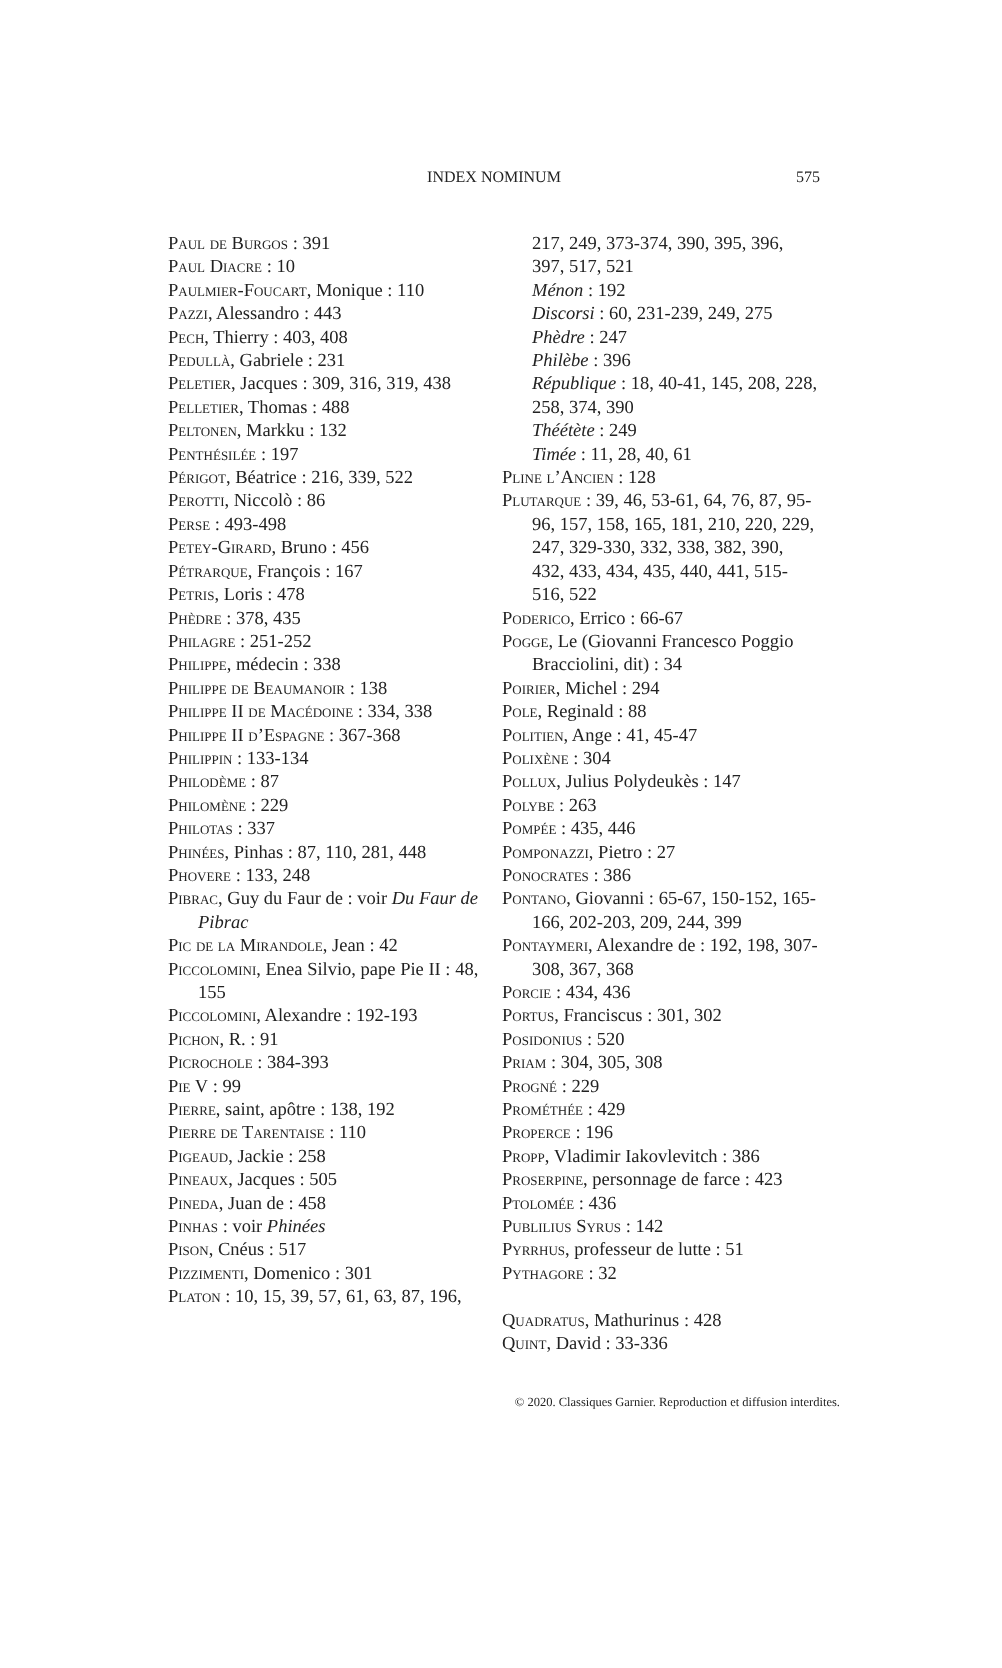INDEX NOMINUM
575
Paul de Burgos : 391
Paul Diacre : 10
Paulmier-Foucart, Monique : 110
Pazzi, Alessandro : 443
Pech, Thierry : 403, 408
Pedullà, Gabriele : 231
Peletier, Jacques : 309, 316, 319, 438
Pelletier, Thomas : 488
Peltonen, Markku : 132
Penthésilée : 197
Périgot, Béatrice : 216, 339, 522
Perotti, Niccolò : 86
Perse : 493-498
Petey-Girard, Bruno : 456
Pétrarque, François : 167
Petris, Loris : 478
Phèdre : 378, 435
Philagre : 251-252
Philippe, médecin : 338
Philippe de Beaumanoir : 138
Philippe II de Macédoine : 334, 338
Philippe II d’Espagne : 367-368
Philippin : 133-134
Philodème : 87
Philomène : 229
Philotas : 337
Phinées, Pinhas : 87, 110, 281, 448
Phovere : 133, 248
Pibrac, Guy du Faur de : voir Du Faur de Pibrac
Pic de la Mirandole, Jean : 42
Piccolomini, Enea Silvio, pape Pie II : 48, 155
Piccolomini, Alexandre : 192-193
Pichon, R. : 91
Picrochole : 384-393
Pie V : 99
Pierre, saint, apôtre : 138, 192
Pierre de Tarentaise : 110
Pigeaud, Jackie : 258
Pineaux, Jacques : 505
Pineda, Juan de : 458
Pinhas : voir Phinées
Pison, Cnéus : 517
Pizzimenti, Domenico : 301
Platon : 10, 15, 39, 57, 61, 63, 87, 196,
217, 249, 373-374, 390, 395, 396, 397, 517, 521
Ménon : 192
Discorsi : 60, 231-239, 249, 275
Phèdre : 247
Philèbe : 396
République : 18, 40-41, 145, 208, 228, 258, 374, 390
Théétète : 249
Timée : 11, 28, 40, 61
Pline l’Ancien : 128
Plutarque : 39, 46, 53-61, 64, 76, 87, 95-96, 157, 158, 165, 181, 210, 220, 229, 247, 329-330, 332, 338, 382, 390, 432, 433, 434, 435, 440, 441, 515-516, 522
Poderico, Errico : 66-67
Pogge, Le (Giovanni Francesco Poggio Bracciolini, dit) : 34
Poirier, Michel : 294
Pole, Reginald : 88
Politien, Ange : 41, 45-47
Polixène : 304
Pollux, Julius Polydeukès : 147
Polybe : 263
Pompée : 435, 446
Pomponazzi, Pietro : 27
Ponocrates : 386
Pontano, Giovanni : 65-67, 150-152, 165-166, 202-203, 209, 244, 399
Pontaymeri, Alexandre de : 192, 198, 307-308, 367, 368
Porcie : 434, 436
Portus, Franciscus : 301, 302
Posidonius : 520
Priam : 304, 305, 308
Progné : 229
Prométhée : 429
Properce : 196
Propp, Vladimir Iakovlevitch : 386
Proserpine, personnage de farce : 423
Ptolomée : 436
Publilius Syrus : 142
Pyrrhus, professeur de lutte : 51
Pythagore : 32
Quadratus, Mathurinus : 428
Quint, David : 33-336
© 2020. Classiques Garnier. Reproduction et diffusion interdites.